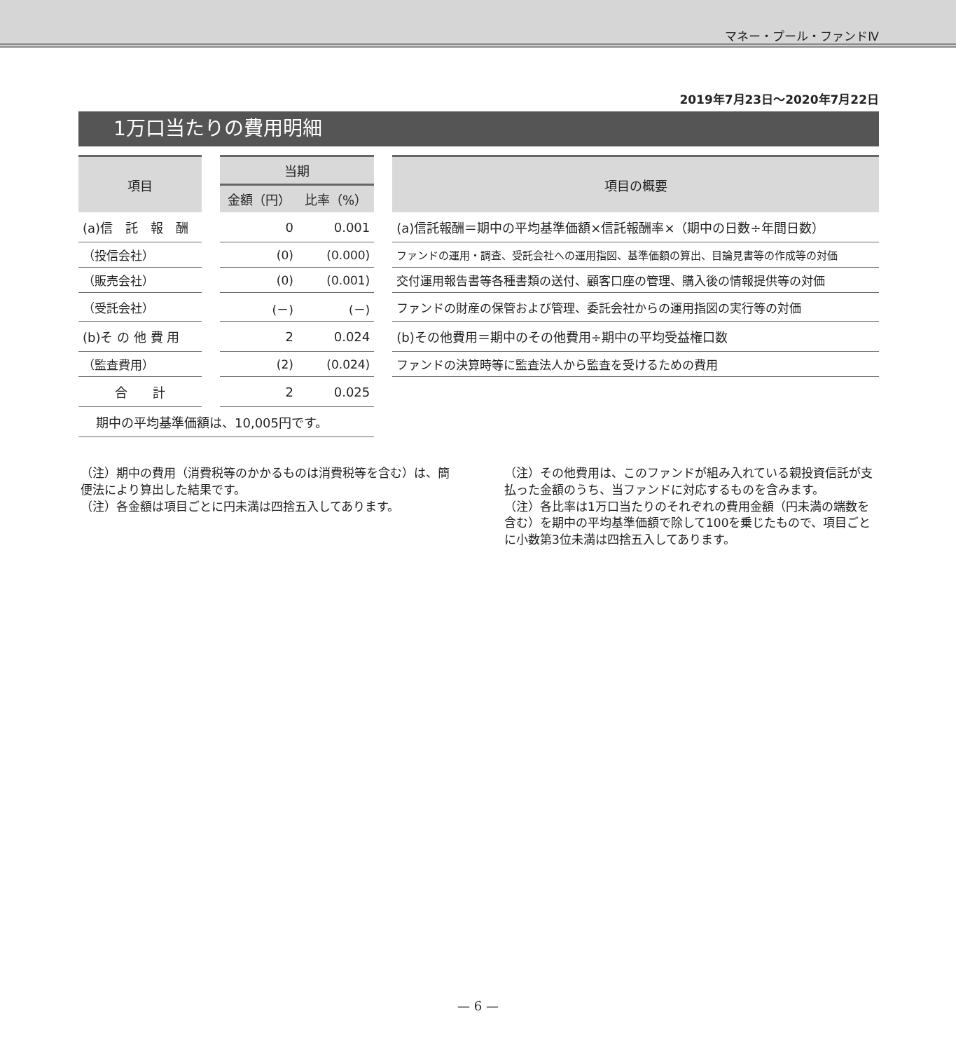マネー・プール・ファンドⅣ
2019年7月23日～2020年7月22日
1万口当たりの費用明細
| 項目 | | 当期 | | | 項目の概要 |
| --- | --- | --- | --- | --- | --- |
| | | 金額（円） | 比率（%） | | |
| (a)信 託 報 酬 | | 0 | 0.001 | | (a)信託報酬＝期中の平均基準価額×信託報酬率×（期中の日数÷年間日数） |
| （投信会社） | | (0) | (0.000) | | ファンドの運用・調査、受託会社への運用指図、基準価額の算出、目論見書等の作成等の対価 |
| （販売会社） | | (0) | (0.001) | | 交付運用報告書等各種書類の送付、顧客口座の管理、購入後の情報提供等の対価 |
| （受託会社） | | (－) | (－) | | ファンドの財産の保管および管理、委託会社からの運用指図の実行等の対価 |
| (b)そ の 他 費 用 | | 2 | 0.024 | | (b)その他費用＝期中のその他費用÷期中の平均受益権口数 |
| （監査費用） | | (2) | (0.024) | | ファンドの決算時等に監査法人から監査を受けるための費用 |
| 合 計 | | 2 | 0.025 | | |
| 期中の平均基準価額は、10,005円です。 | | | | | |
（注）期中の費用（消費税等のかかるものは消費税等を含む）は、簡便法により算出した結果です。
（注）各金額は項目ごとに円未満は四捨五入してあります。
（注）その他費用は、このファンドが組み入れている親投資信託が支払った金額のうち、当ファンドに対応するものを含みます。
（注）各比率は1万口当たりのそれぞれの費用金額（円未満の端数を含む）を期中の平均基準価額で除して100を乗じたもので、項目ごとに小数第3位未満は四捨五入してあります。
— 6 —